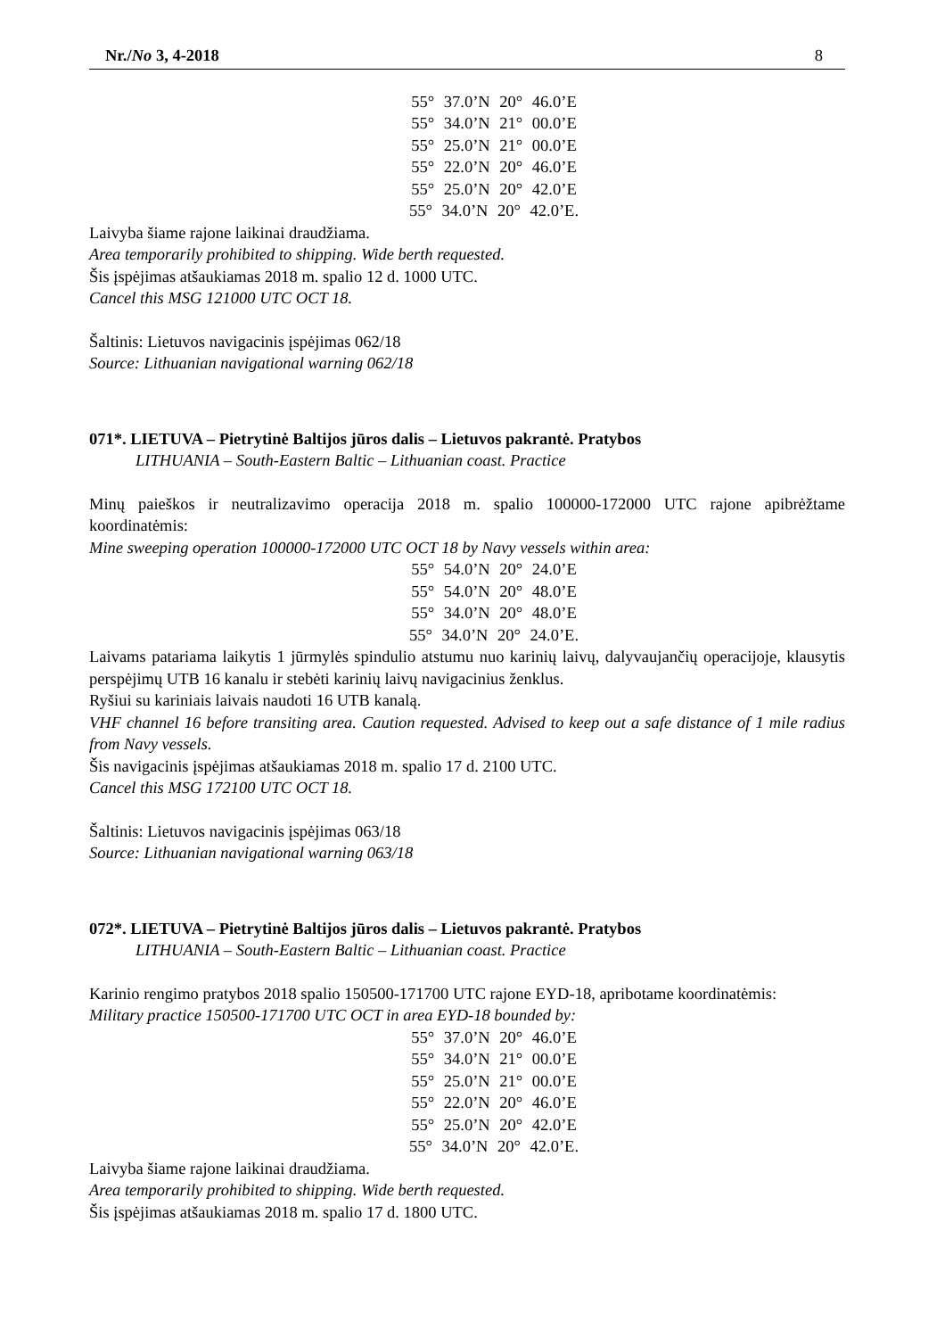Nr./No 3, 4-2018 8
55° 37.0’N 20° 46.0’E
55° 34.0’N 21° 00.0’E
55° 25.0’N 21° 00.0’E
55° 22.0’N 20° 46.0’E
55° 25.0’N 20° 42.0’E
55° 34.0’N 20° 42.0’E.
Laivyba šiame rajone laikinai draudžiama.
Area temporarily prohibited to shipping. Wide berth requested.
Šis įspėjimas atšaukiamas 2018 m. spalio 12 d. 1000 UTC.
Cancel this MSG 121000 UTC OCT 18.
Šaltinis: Lietuvos navigacinis įspėjimas 062/18
Source: Lithuanian navigational warning 062/18
071*. LIETUVA – Pietrytinė Baltijos jūros dalis – Lietuvos pakrantė. Pratybos
LITHUANIA – South-Eastern Baltic – Lithuanian coast. Practice
Minų paieškos ir neutralizavimo operacija 2018 m. spalio 100000-172000 UTC rajone apibrėžtame koordinatėmis:
Mine sweeping operation 100000-172000 UTC OCT 18 by Navy vessels within area:
55° 54.0’N 20° 24.0’E
55° 54.0’N 20° 48.0’E
55° 34.0’N 20° 48.0’E
55° 34.0’N 20° 24.0’E.
Laivams patariama laikytis 1 jūrmylės spindulio atstumu nuo karinių laivų, dalyvaujančių operacijoje, klausytis perspėjimų UTB 16 kanalu ir stebėti karinių laivų navigacinius ženklus.
Ryšiui su kariniais laivais naudoti 16 UTB kanalą.
VHF channel 16 before transiting area. Caution requested. Advised to keep out a safe distance of 1 mile radius from Navy vessels.
Šis navigacinis įspėjimas atšaukiamas 2018 m. spalio 17 d. 2100 UTC.
Cancel this MSG 172100 UTC OCT 18.
Šaltinis: Lietuvos navigacinis įspėjimas 063/18
Source: Lithuanian navigational warning 063/18
072*. LIETUVA – Pietrytinė Baltijos jūros dalis – Lietuvos pakrantė. Pratybos
LITHUANIA – South-Eastern Baltic – Lithuanian coast. Practice
Karinio rengimo pratybos 2018 spalio 150500-171700 UTC rajone EYD-18, apribotame koordinatėmis:
Military practice 150500-171700 UTC OCT in area EYD-18 bounded by:
55° 37.0’N 20° 46.0’E
55° 34.0’N 21° 00.0’E
55° 25.0’N 21° 00.0’E
55° 22.0’N 20° 46.0’E
55° 25.0’N 20° 42.0’E
55° 34.0’N 20° 42.0’E.
Laivyba šiame rajone laikinai draudžiama.
Area temporarily prohibited to shipping. Wide berth requested.
Šis įspėjimas atšaukiamas 2018 m. spalio 17 d. 1800 UTC.